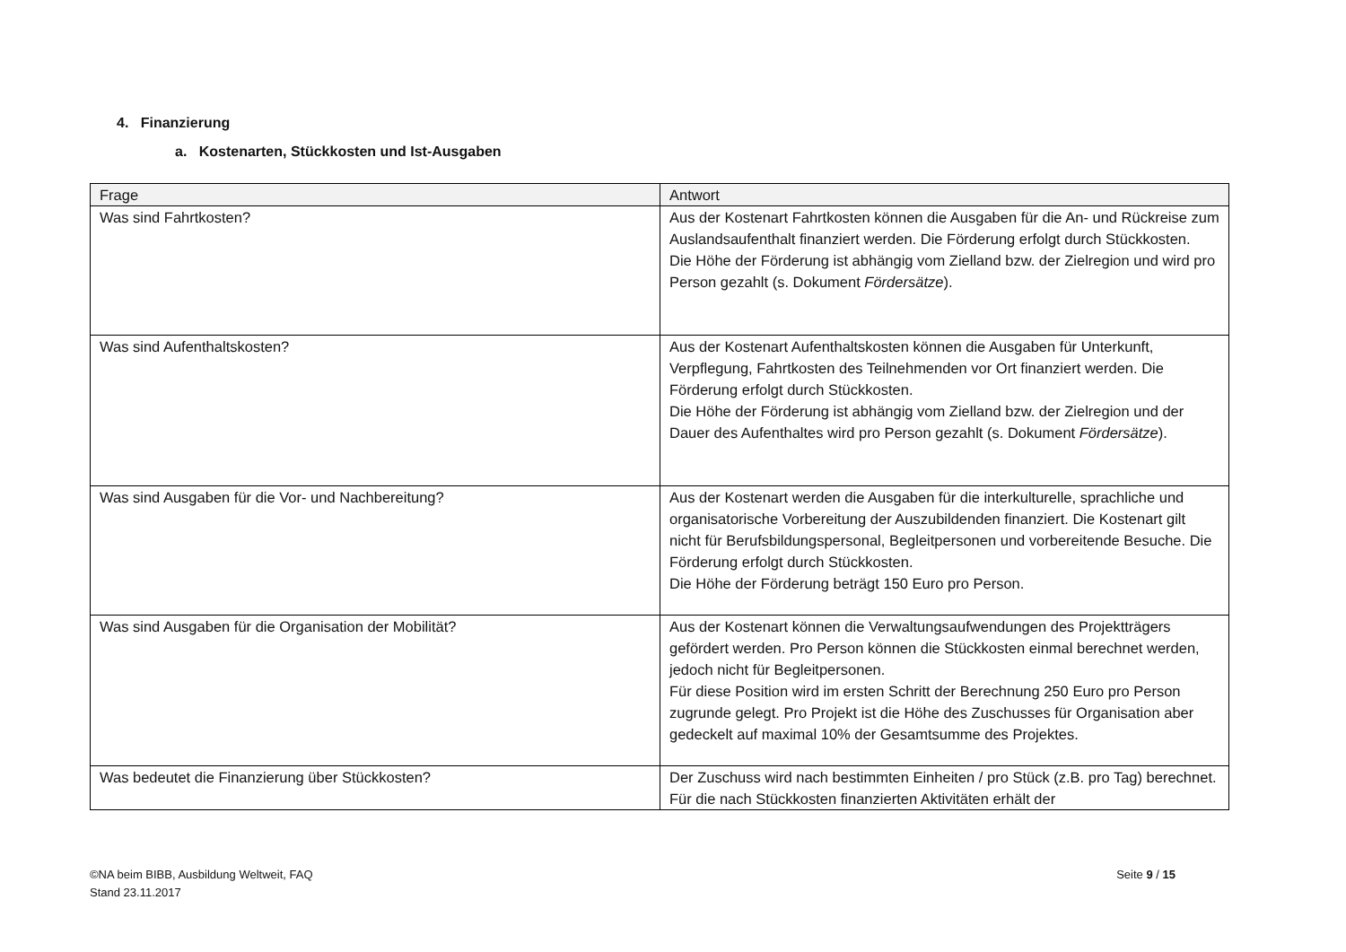4. Finanzierung
a. Kostenarten, Stückkosten und Ist-Ausgaben
| Frage | Antwort |
| --- | --- |
| Was sind Fahrtkosten? | Aus der Kostenart Fahrtkosten können die Ausgaben für die An- und Rückreise zum Auslandsaufenthalt finanziert werden. Die Förderung erfolgt durch Stückkosten. Die Höhe der Förderung ist abhängig vom Zielland bzw. der Zielregion und wird pro Person gezahlt (s. Dokument Fördersätze ). |
| Was sind Aufenthaltskosten? | Aus der Kostenart Aufenthaltskosten können die Ausgaben für Unterkunft, Verpflegung, Fahrtkosten des Teilnehmenden vor Ort finanziert werden. Die Förderung erfolgt durch Stückkosten. Die Höhe der Förderung ist abhängig vom Zielland bzw. der Zielregion und der Dauer des Aufenthaltes wird pro Person gezahlt (s. Dokument Fördersätze ). |
| Was sind Ausgaben für die Vor- und Nachbereitung? | Aus der Kostenart werden die Ausgaben für die interkulturelle, sprachliche und organisatorische Vorbereitung der Auszubildenden finanziert. Die Kostenart gilt nicht für Berufsbildungspersonal, Begleitpersonen und vorbereitende Besuche. Die Förderung erfolgt durch Stückkosten. Die Höhe der Förderung beträgt 150 Euro pro Person. |
| Was sind Ausgaben für die Organisation der Mobilität? | Aus der Kostenart können die Verwaltungsaufwendungen des Projektträgers gefördert werden. Pro Person können die Stückkosten einmal berechnet werden, jedoch nicht für Begleitpersonen. Für diese Position wird im ersten Schritt der Berechnung 250 Euro pro Person zugrunde gelegt. Pro Projekt ist die Höhe des Zuschusses für Organisation aber gedeckelt auf maximal 10% der Gesamtsumme des Projektes. |
| Was bedeutet die Finanzierung über Stückkosten? | Der Zuschuss wird nach bestimmten Einheiten / pro Stück (z.B. pro Tag) berechnet. Für die nach Stückkosten finanzierten Aktivitäten erhält der |
©NA beim BIBB, Ausbildung Weltweit, FAQ
Stand 23.11.2017
Seite 9 / 15